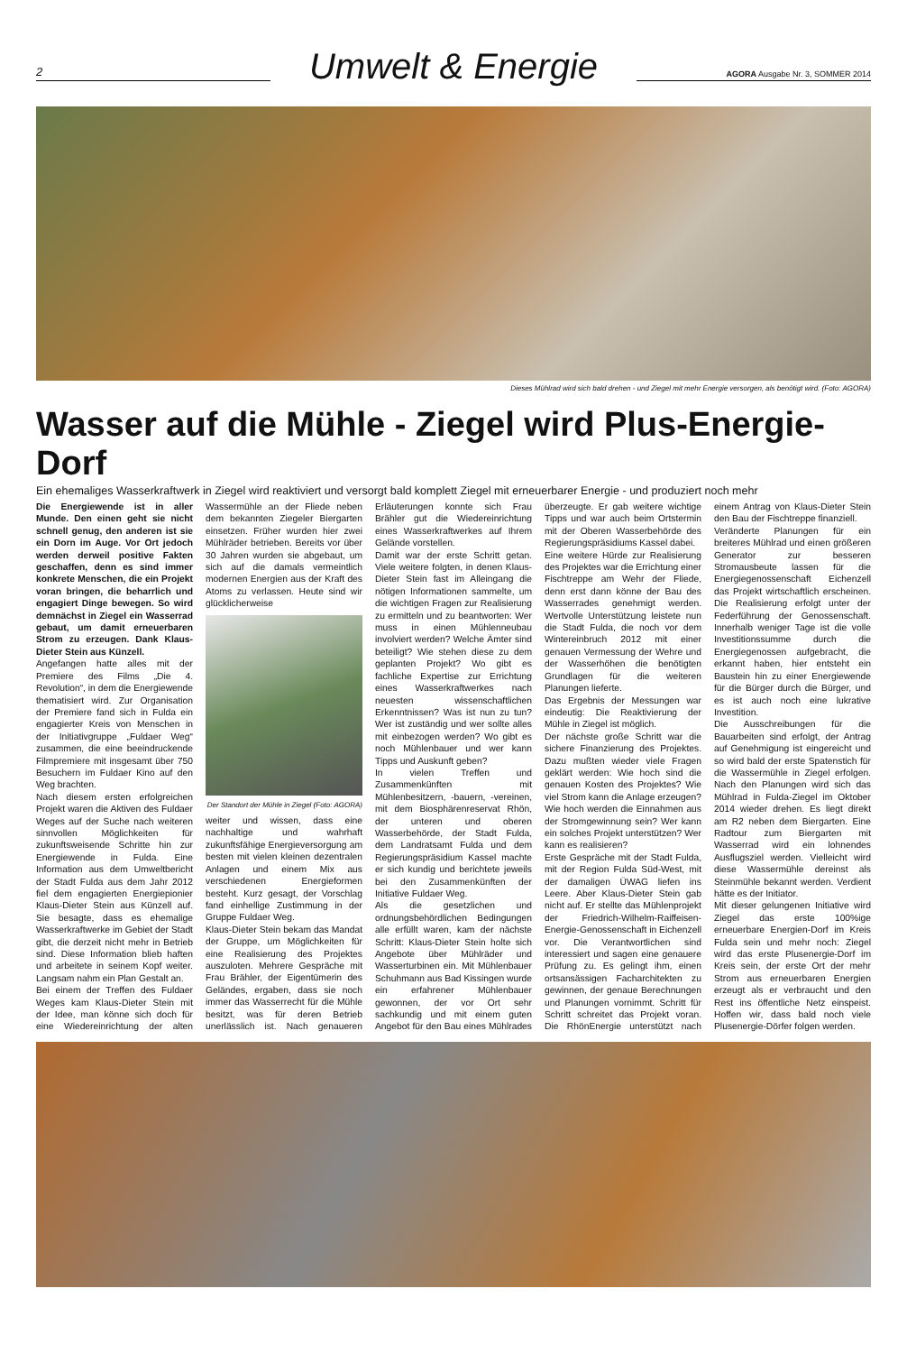2
Umwelt & Energie
AGORA Ausgabe Nr. 3, SOMMER 2014
Dieses Mühlrad wird sich bald drehen - und Ziegel mit mehr Energie versorgen, als benötigt wird. (Foto: AGORA)
Wasser auf die Mühle - Ziegel wird Plus-Energie-Dorf
Ein ehemaliges Wasserkraftwerk in Ziegel wird reaktiviert und versorgt bald komplett Ziegel mit erneuerbarer Energie - und produziert noch mehr
Die Energiewende ist in aller Munde. Den einen geht sie nicht schnell genug, den anderen ist sie ein Dorn im Auge. Vor Ort jedoch werden derweil positive Fakten geschaffen, denn es sind immer konkrete Menschen, die ein Projekt voran bringen, die beharrlich und engagiert Dinge bewegen. So wird demnächst in Ziegel ein Wasserrad gebaut, um damit erneuerbaren Strom zu erzeugen. Dank Klaus-Dieter Stein aus Künzell.
Angefangen hatte alles mit der Premiere des Films „Die 4. Revolution“, in dem die Energiewende thematisiert wird. Zur Organisation der Premiere fand sich in Fulda ein engagierter Kreis von Menschen in der Initiativgruppe „Fuldaer Weg“ zusammen, die eine beeindruckende Filmpremiere mit insgesamt über 750 Besuchern im Fuldaer Kino auf den Weg brachten.
Nach diesem ersten erfolgreichen Projekt waren die Aktiven des Fuldaer Weges auf der Suche nach weiteren sinnvollen Möglichkeiten für zukunftsweisende Schritte hin zur Energiewende in Fulda. Eine Information aus dem Umweltbericht der Stadt Fulda aus dem Jahr 2012 fiel dem engagierten Energiepionier Klaus-Dieter Stein aus Künzell auf. Sie besagte, dass es ehemalige Wasserkraftwerke im Gebiet der Stadt gibt, die derzeit nicht mehr in Betrieb sind. Diese Information blieb haften und arbeitete in seinem Kopf weiter. Langsam nahm ein Plan Gestalt an.
Bei einem der Treffen des Fuldaer Weges kam Klaus-Dieter Stein mit der Idee, man könne sich doch für eine Wiedereinrichtung der alten Wassermühle an der Fliede neben dem bekannten Ziegeler Biergarten einsetzen. Früher wurden hier zwei Mühlräder betrieben. Bereits vor über 30 Jahren wurden sie abgebaut, um sich auf die damals vermeintlich modernen Energien aus der Kraft des Atoms zu verlassen. Heute sind wir glücklicherweise
Der Standort der Mühle in Ziegel (Foto: AGORA)
weiter und wissen, dass eine nachhaltige und wahrhaft zukunftsfähige Energieversorgung am besten mit vielen kleinen dezentralen Anlagen und einem Mix aus verschiedenen Energieformen besteht. Kurz gesagt, der Vorschlag fand einhellige Zustimmung in der Gruppe Fuldaer Weg.
Klaus-Dieter Stein bekam das Mandat der Gruppe, um Möglichkeiten für eine Realisierung des Projektes auszuloten. Mehrere Gespräche mit Frau Brähler, der Eigentümerin des Geländes, ergaben, dass sie noch immer das Wasserrecht für die Mühle besitzt, was für deren Betrieb unerlässlich ist. Nach genaueren Erläuterungen konnte sich Frau Brähler gut die Wiedereinrichtung eines Wasserkraftwerkes auf Ihrem Gelände vorstellen.
Damit war der erste Schritt getan. Viele weitere folgten, in denen Klaus-Dieter Stein fast im Alleingang die nötigen Informationen sammelte, um die wichtigen Fragen zur Realisierung zu ermitteln und zu beantworten: Wer muss in einen Mühlenneubau involviert werden? Welche Ämter sind beteiligt? Wie stehen diese zu dem geplanten Projekt? Wo gibt es fachliche Expertise zur Errichtung eines Wasserkraftwerkes nach neuesten wissenschaftlichen Erkenntnissen? Was ist nun zu tun? Wer ist zuständig und wer sollte alles mit einbezogen werden? Wo gibt es noch Mühlenbauer und wer kann Tipps und Auskunft geben?
In vielen Treffen und Zusammenkünften mit Mühlenbesitzern, -bauern, -vereinen, mit dem Biosphärenreservat Rhön, der unteren und oberen Wasserbehörde, der Stadt Fulda, dem Landratsamt Fulda und dem Regierungspräsidium Kassel machte er sich kundig und berichtete jeweils bei den Zusammenkünften der Initiative Fuldaer Weg.
Als die gesetzlichen und ordnungsbehördlichen Bedingungen alle erfüllt waren, kam der nächste Schritt: Klaus-Dieter Stein holte sich Angebote über Mühlräder und Wasserturbinen ein. Mit Mühlenbauer Schuhmann aus Bad Kissingen wurde ein erfahrener Mühlenbauer gewonnen, der vor Ort sehr sachkundig und mit einem guten Angebot für den Bau eines Mühlrades überzeugte. Er gab weitere wichtige Tipps und war auch beim Ortstermin mit der Oberen Wasserbehörde des Regierungspräsidiums Kassel dabei.
Eine weitere Hürde zur Realisierung des Projektes war die Errichtung einer Fischtreppe am Wehr der Fliede, denn erst dann könne der Bau des Wasserrades genehmigt werden. Wertvolle Unterstützung leistete nun die Stadt Fulda, die noch vor dem Wintereinbruch 2012 mit einer genauen Vermessung der Wehre und der Wasserhöhen die benötigten Grundlagen für die weiteren Planungen lieferte.
Das Ergebnis der Messungen war eindeutig: Die Reaktivierung der Mühle in Ziegel ist möglich.
Der nächste große Schritt war die sichere Finanzierung des Projektes. Dazu mußten wieder viele Fragen geklärt werden: Wie hoch sind die genauen Kosten des Projektes? Wie viel Strom kann die Anlage erzeugen? Wie hoch werden die Einnahmen aus der Stromgewinnung sein? Wer kann ein solches Projekt unterstützen? Wer kann es realisieren?
Erste Gespräche mit der Stadt Fulda, mit der Region Fulda Süd-West, mit der damaligen ÜWAG liefen ins Leere. Aber Klaus-Dieter Stein gab nicht auf. Er stellte das Mühlenprojekt der Friedrich-Wilhelm-Raiffeisen-Energie-Genossenschaft in Eichenzell vor. Die Verantwortlichen sind interessiert und sagen eine genauere Prüfung zu. Es gelingt ihm, einen ortsansässigen Facharchitekten zu gewinnen, der genaue Berechnungen und Planungen vornimmt. Schritt für Schritt schreitet das Projekt voran. Die RhönEnergie unterstützt nach einem Antrag von Klaus-Dieter Stein den Bau der Fischtreppe finanziell.
Veränderte Planungen für ein breiteres Mühlrad und einen größeren Generator zur besseren Stromausbeute lassen für die Energiegenossenschaft Eichenzell das Projekt wirtschaftlich erscheinen. Die Realisierung erfolgt unter der Federführung der Genossenschaft. Innerhalb weniger Tage ist die volle Investitionssumme durch die Energiegenossen aufgebracht, die erkannt haben, hier entsteht ein Baustein hin zu einer Energiewende für die Bürger durch die Bürger, und es ist auch noch eine lukrative Investition.
Die Ausschreibungen für die Bauarbeiten sind erfolgt, der Antrag auf Genehmigung ist eingereicht und so wird bald der erste Spatenstich für die Wassermühle in Ziegel erfolgen. Nach den Planungen wird sich das Mühlrad in Fulda-Ziegel im Oktober 2014 wieder drehen. Es liegt direkt am R2 neben dem Biergarten. Eine Radtour zum Biergarten mit Wasserrad wird ein lohnendes Ausflugsziel werden. Vielleicht wird diese Wassermühle dereinst als Steinmühle bekannt werden. Verdient hätte es der Initiator.
Mit dieser gelungenen Initiative wird Ziegel das erste 100%ige erneuerbare Energien-Dorf im Kreis Fulda sein und mehr noch: Ziegel wird das erste Plusenergie-Dorf im Kreis sein, der erste Ort der mehr Strom aus erneuerbaren Energien erzeugt als er verbraucht und den Rest ins öffentliche Netz einspeist. Hoffen wir, dass bald noch viele Plusenergie-Dörfer folgen werden.